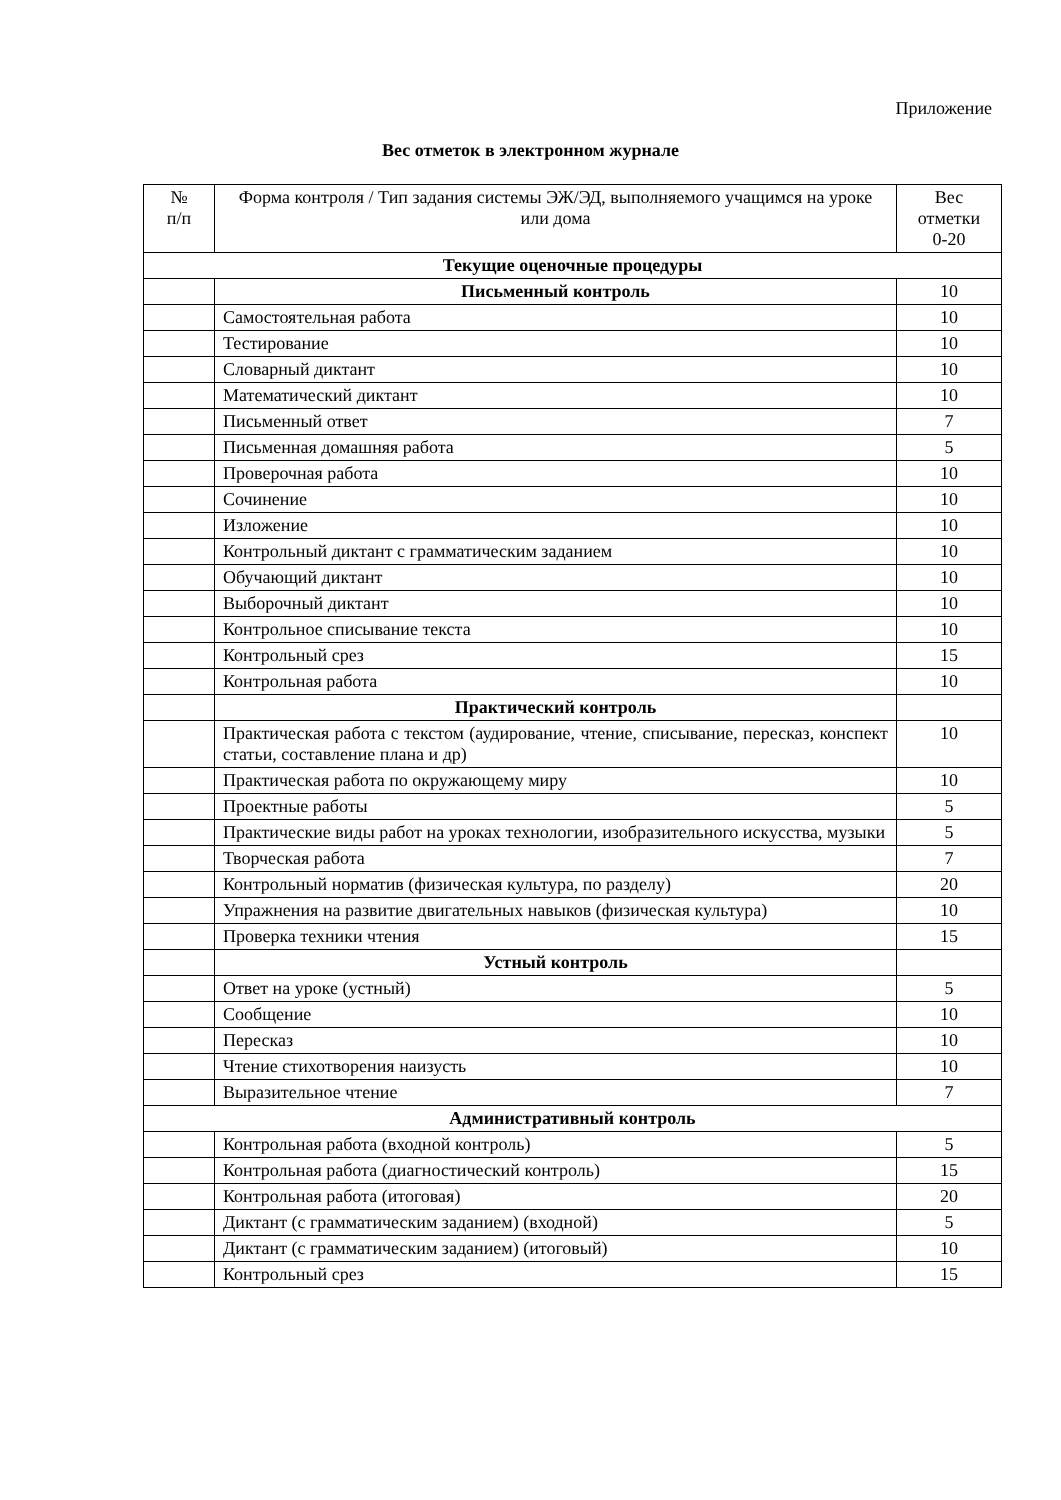Приложение
Вес отметок в электронном журнале
| № п/п | Форма контроля / Тип задания системы ЭЖ/ЭД, выполняемого учащимся на уроке или дома | Вес отметки 0-20 |
| --- | --- | --- |
| Текущие оценочные процедуры | | |
| | Письменный контроль | 10 |
| | Самостоятельная работа | 10 |
| | Тестирование | 10 |
| | Словарный диктант | 10 |
| | Математический диктант | 10 |
| | Письменный ответ | 7 |
| | Письменная домашняя работа | 5 |
| | Проверочная работа | 10 |
| | Сочинение | 10 |
| | Изложение | 10 |
| | Контрольный диктант с грамматическим заданием | 10 |
| | Обучающий диктант | 10 |
| | Выборочный диктант | 10 |
| | Контрольное списывание текста | 10 |
| | Контрольный срез | 15 |
| | Контрольная работа | 10 |
| | Практический контроль | |
| | Практическая работа с текстом (аудирование, чтение, списывание, пересказ, конспект статьи, составление плана и др) | 10 |
| | Практическая работа по окружающему миру | 10 |
| | Проектные работы | 5 |
| | Практические виды работ на уроках технологии, изобразительного искусства, музыки | 5 |
| | Творческая работа | 7 |
| | Контрольный норматив (физическая культура, по разделу) | 20 |
| | Упражнения на развитие двигательных навыков (физическая культура) | 10 |
| | Проверка техники чтения | 15 |
| | Устный контроль | |
| | Ответ на уроке (устный) | 5 |
| | Сообщение | 10 |
| | Пересказ | 10 |
| | Чтение стихотворения наизусть | 10 |
| | Выразительное чтение | 7 |
| Административный контроль | | |
| | Контрольная работа (входной контроль) | 5 |
| | Контрольная работа (диагностический контроль) | 15 |
| | Контрольная работа (итоговая) | 20 |
| | Диктант (с грамматическим заданием) (входной) | 5 |
| | Диктант (с грамматическим заданием) (итоговый) | 10 |
| | Контрольный срез | 15 |